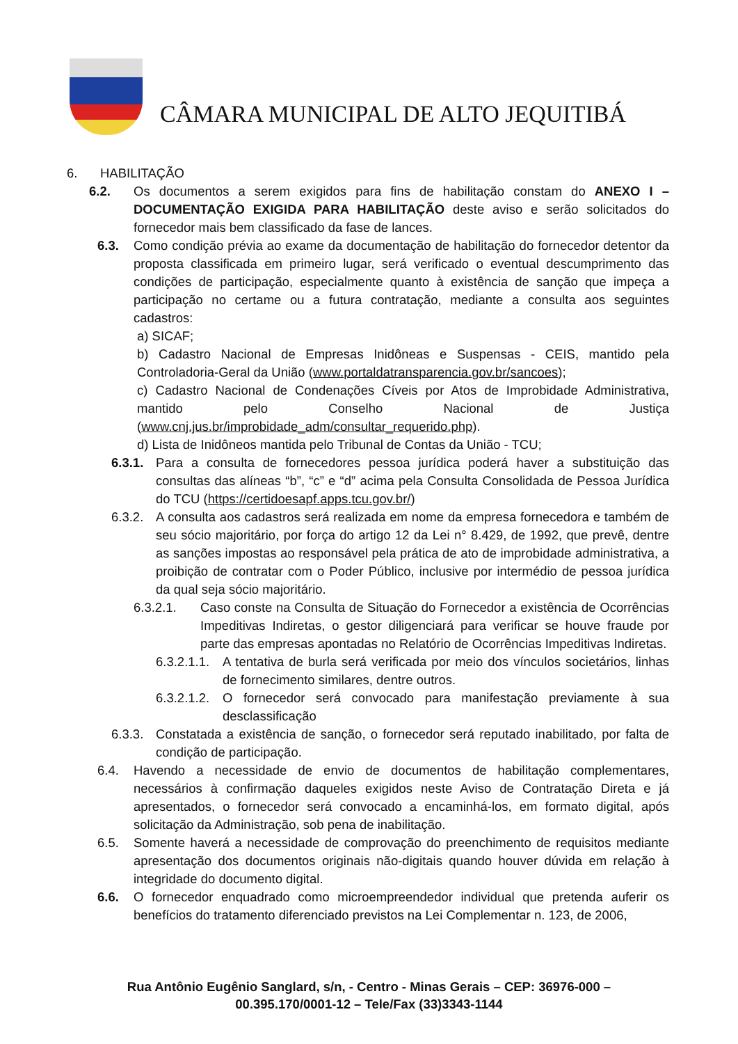CÂMARA MUNICIPAL DE ALTO JEQUITIBÁ
6. HABILITAÇÃO
6.2. Os documentos a serem exigidos para fins de habilitação constam do ANEXO I – DOCUMENTAÇÃO EXIGIDA PARA HABILITAÇÃO deste aviso e serão solicitados do fornecedor mais bem classificado da fase de lances.
6.3. Como condição prévia ao exame da documentação de habilitação do fornecedor detentor da proposta classificada em primeiro lugar, será verificado o eventual descumprimento das condições de participação, especialmente quanto à existência de sanção que impeça a participação no certame ou a futura contratação, mediante a consulta aos seguintes cadastros:
a) SICAF;
b) Cadastro Nacional de Empresas Inidôneas e Suspensas - CEIS, mantido pela Controladoria-Geral da União (www.portaldatransparencia.gov.br/sancoes);
c) Cadastro Nacional de Condenações Cíveis por Atos de Improbidade Administrativa, mantido pelo Conselho Nacional de Justiça (www.cnj.jus.br/improbidade_adm/consultar_requerido.php).
d) Lista de Inidôneos mantida pelo Tribunal de Contas da União - TCU;
6.3.1. Para a consulta de fornecedores pessoa jurídica poderá haver a substituição das consultas das alíneas “b”, “c” e “d” acima pela Consulta Consolidada de Pessoa Jurídica do TCU (https://certidoesapf.apps.tcu.gov.br/)
6.3.2. A consulta aos cadastros será realizada em nome da empresa fornecedora e também de seu sócio majoritário, por força do artigo 12 da Lei n° 8.429, de 1992, que prevê, dentre as sanções impostas ao responsável pela prática de ato de improbidade administrativa, a proibição de contratar com o Poder Público, inclusive por intermédio de pessoa jurídica da qual seja sócio majoritário.
6.3.2.1. Caso conste na Consulta de Situação do Fornecedor a existência de Ocorrências Impeditivas Indiretas, o gestor diligenciará para verificar se houve fraude por parte das empresas apontadas no Relatório de Ocorrências Impeditivas Indiretas.
6.3.2.1.1. A tentativa de burla será verificada por meio dos vínculos societários, linhas de fornecimento similares, dentre outros.
6.3.2.1.2. O fornecedor será convocado para manifestação previamente à sua desclassificação
6.3.3. Constatada a existência de sanção, o fornecedor será reputado inabilitado, por falta de condição de participação.
6.4. Havendo a necessidade de envio de documentos de habilitação complementares, necessários à confirmação daqueles exigidos neste Aviso de Contratação Direta e já apresentados, o fornecedor será convocado a encaminhá-los, em formato digital, após solicitação da Administração, sob pena de inabilitação.
6.5. Somente haverá a necessidade de comprovação do preenchimento de requisitos mediante apresentação dos documentos originais não-digitais quando houver dúvida em relação à integridade do documento digital.
6.6. O fornecedor enquadrado como microempreendedor individual que pretenda auferir os benefícios do tratamento diferenciado previstos na Lei Complementar n. 123, de 2006,
Rua Antônio Eugênio Sanglard, s/n, - Centro - Minas Gerais – CEP: 36976-000 –
00.395.170/0001-12 – Tele/Fax (33)3343-1144